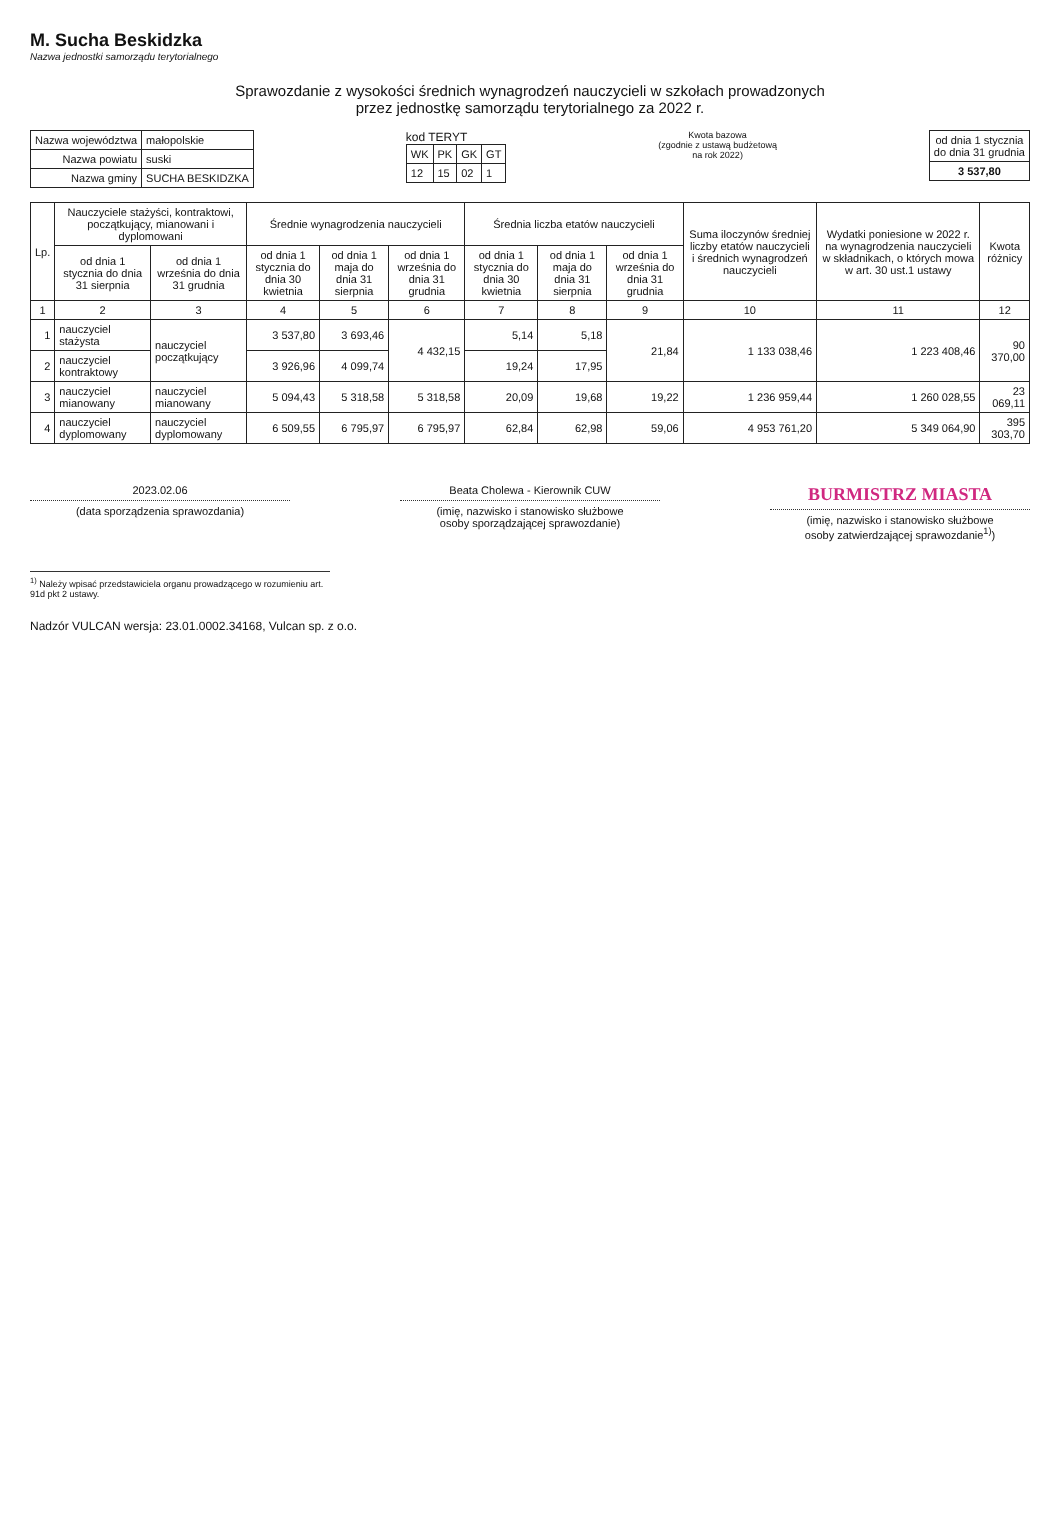M. Sucha Beskidzka
Nazwa jednostki samorządu terytorialnego
Sprawozdanie z wysokości średnich wynagrodzeń nauczycieli w szkołach prowadzonych
przez jednostkę samorządu terytorialnego za 2022 r.
| Nazwa województwa | małopolskie |
| Nazwa powiatu | suski |
| Nazwa gminy | SUCHA BESKIDZKA |
kod TERYT
| WK | PK | GK | GT |
| --- | --- | --- | --- |
| 12 | 15 | 02 | 1 |
Kwota bazowa
(zgodnie z ustawą budżetową
na rok 2022)
| od dnia 1 stycznia do dnia 31 grudnia |
| 3 537,80 |
| Lp. | Nauczyciele stażyści, kontraktowi, początkujący, mianowani i dyplomowani | | Średnie wynagrodzenia nauczycieli | | | Średnia liczba etatów nauczycieli | | | Suma iloczynów średniej liczby etatów nauczycieli i średnich wynagrodzeń nauczycieli | Wydatki poniesione w 2022 r. na wynagrodzenia nauczycieli w składnikach, o których mowa w art. 30 ust.1 ustawy | Kwota różnicy |
| --- | --- | --- | --- | --- | --- | --- | --- | --- | --- | --- | --- |
| | od dnia 1 stycznia do dnia 31 sierpnia | od dnia 1 września do dnia 31 grudnia | od dnia 1 stycznia do dnia 30 kwietnia | od dnia 1 maja do dnia 31 sierpnia | od dnia 1 września do dnia 31 grudnia | od dnia 1 stycznia do dnia 30 kwietnia | od dnia 1 maja do dnia 31 sierpnia | od dnia 1 września do dnia 31 grudnia | | | |
| 1 | 2 | 3 | 4 | 5 | 6 | 7 | 8 | 9 | 10 | 11 | 12 |
| 1 | nauczyciel stażysta | nauczyciel początkujący | 3 537,80 | 3 693,46 | 4 432,15 | 5,14 | 5,18 | 21,84 | 1 133 038,46 | 1 223 408,46 | 90 370,00 |
| 2 | nauczyciel kontraktowy | | 3 926,96 | 4 099,74 | | 19,24 | 17,95 | | | | |
| 3 | nauczyciel mianowany | nauczyciel mianowany | 5 094,43 | 5 318,58 | 5 318,58 | 20,09 | 19,68 | 19,22 | 1 236 959,44 | 1 260 028,55 | 23 069,11 |
| 4 | nauczyciel dyplomowany | nauczyciel dyplomowany | 6 509,55 | 6 795,97 | 6 795,97 | 62,84 | 62,98 | 59,06 | 4 953 761,20 | 5 349 064,90 | 395 303,70 |
2023.02.06
(data sporządzenia sprawozdania)
Beata Cholewa - Kierownik CUW
(imię, nazwisko i stanowisko służbowe
osoby sporządzającej sprawozdanie)
BURMISTRZ MIASTA
(imię, nazwisko i stanowisko służbowe
osoby zatwierdzającej sprawozdanie<sup>1)</sup>)
<sup>1)</sup> Należy wpisać przedstawiciela organu prowadzącego w rozumieniu art. 91d pkt 2 ustawy.
Nadzór VULCAN wersja: 23.01.0002.34168, Vulcan sp. z o.o.